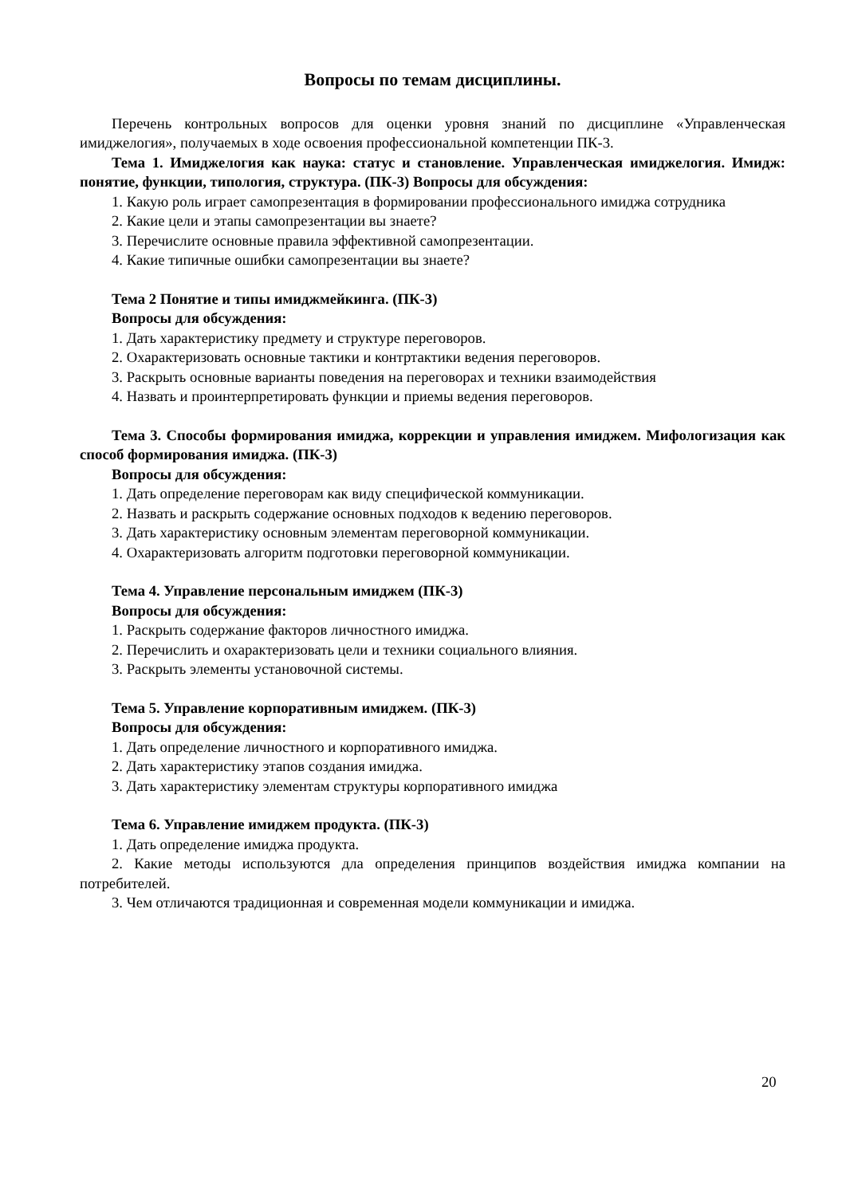Вопросы по темам дисциплины.
Перечень контрольных вопросов для оценки уровня знаний по дисциплине «Управленческая имиджелогия», получаемых в ходе освоения профессиональной компетенции ПК-3.
Тема 1. Имиджелогия как наука: статус и становление. Управленческая имиджелогия. Имидж: понятие, функции, типология, структура. (ПК-3) Вопросы для обсуждения:
1. Какую роль играет самопрезентация в формировании профессионального имиджа сотрудника
2. Какие цели и этапы самопрезентации вы знаете?
3. Перечислите основные правила эффективной самопрезентации.
4. Какие типичные ошибки самопрезентации вы знаете?
Тема 2 Понятие и типы имиджмейкинга. (ПК-3)
Вопросы для обсуждения:
1. Дать характеристику предмету и структуре переговоров.
2. Охарактеризовать основные тактики и контртактики ведения переговоров.
3. Раскрыть основные варианты поведения на переговорах и техники взаимодействия
4. Назвать и проинтерпретировать функции и приемы ведения переговоров.
Тема 3. Способы формирования имиджа, коррекции и управления имиджем. Мифологизация как способ формирования имиджа. (ПК-3)
Вопросы для обсуждения:
1. Дать определение переговорам как виду специфической коммуникации.
2. Назвать и раскрыть содержание основных подходов к ведению переговоров.
3. Дать характеристику основным элементам переговорной коммуникации.
4. Охарактеризовать алгоритм подготовки переговорной коммуникации.
Тема 4. Управление персональным имиджем (ПК-3)
Вопросы для обсуждения:
1. Раскрыть содержание факторов личностного имиджа.
2. Перечислить и охарактеризовать цели и техники социального влияния.
3. Раскрыть элементы установочной системы.
Тема 5. Управление корпоративным имиджем. (ПК-3)
Вопросы для обсуждения:
1. Дать определение личностного и корпоративного имиджа.
2. Дать характеристику этапов создания имиджа.
3. Дать характеристику элементам структуры корпоративного имиджа
Тема 6. Управление имиджем продукта. (ПК-3)
1. Дать определение имиджа продукта.
2. Какие методы используются дла определения принципов воздействия имиджа компании на потребителей.
3. Чем отличаются традиционная и современная модели коммуникации и имиджа.
20